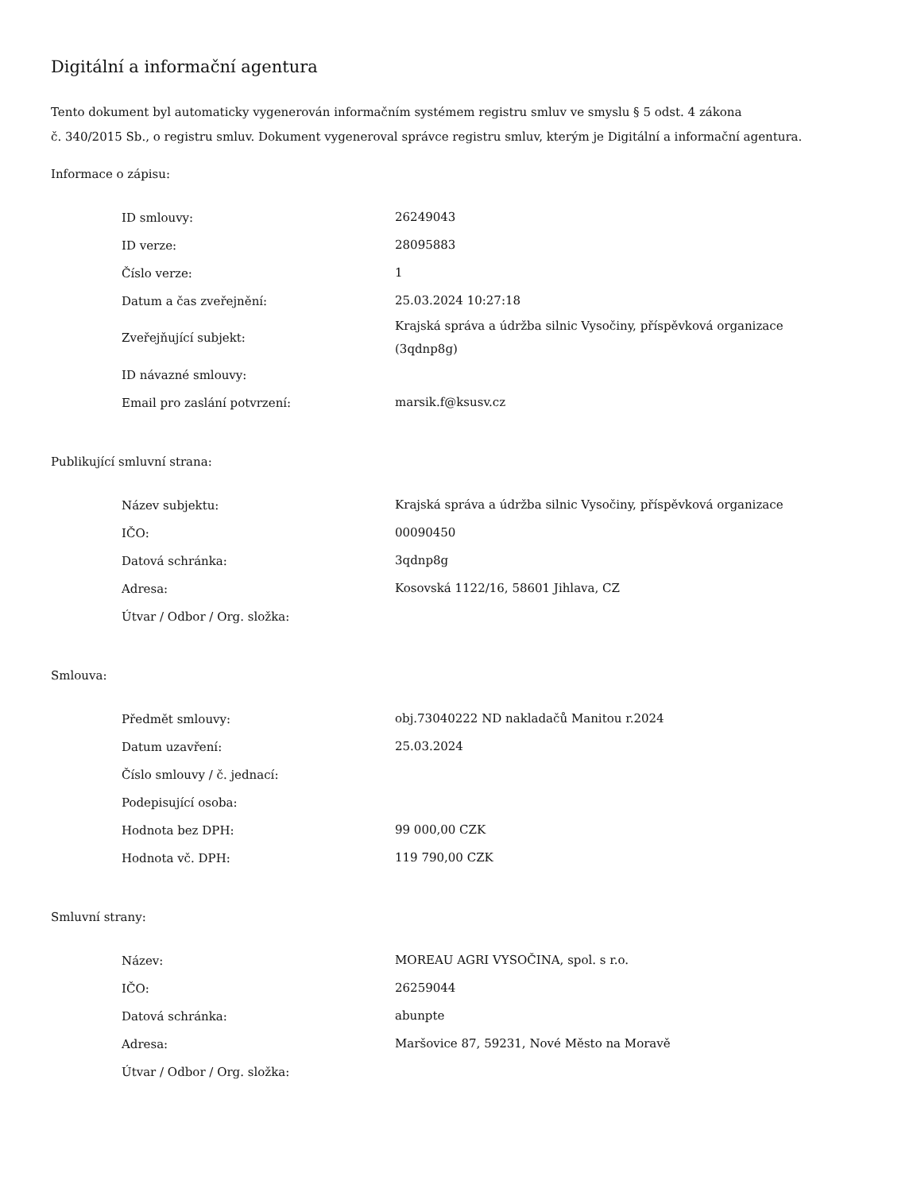Digitální a informační agentura
Tento dokument byl automaticky vygenerován informačním systémem registru smluv ve smyslu § 5 odst. 4 zákona
č. 340/2015 Sb., o registru smluv. Dokument vygeneroval správce registru smluv, kterým je Digitální a informační agentura.
Informace o zápisu:
| ID smlouvy: | 26249043 |
| ID verze: | 28095883 |
| Číslo verze: | 1 |
| Datum a čas zveřejnění: | 25.03.2024 10:27:18 |
| Zveřejňující subjekt: | Krajská správa a údržba silnic Vysočiny, příspěvková organizace (3qdnp8g) |
| ID návazné smlouvy: | |
| Email pro zaslání potvrzení: | marsik.f@ksusv.cz |
Publikující smluvní strana:
| Název subjektu: | Krajská správa a údržba silnic Vysočiny, příspěvková organizace |
| IČO: | 00090450 |
| Datová schránka: | 3qdnp8g |
| Adresa: | Kosovská 1122/16, 58601 Jihlava, CZ |
| Útvar / Odbor / Org. složka: | |
Smlouva:
| Předmět smlouvy: | obj.73040222 ND nakladačů Manitou r.2024 |
| Datum uzavření: | 25.03.2024 |
| Číslo smlouvy / č. jednací: | |
| Podepisující osoba: | |
| Hodnota bez DPH: | 99 000,00 CZK |
| Hodnota vč. DPH: | 119 790,00 CZK |
Smluvní strany:
| Název: | MOREAU AGRI VYSOČINA, spol. s r.o. |
| IČO: | 26259044 |
| Datová schránka: | abunpte |
| Adresa: | Maršovice 87, 59231, Nové Město na Moravě |
| Útvar / Odbor / Org. složka: | |